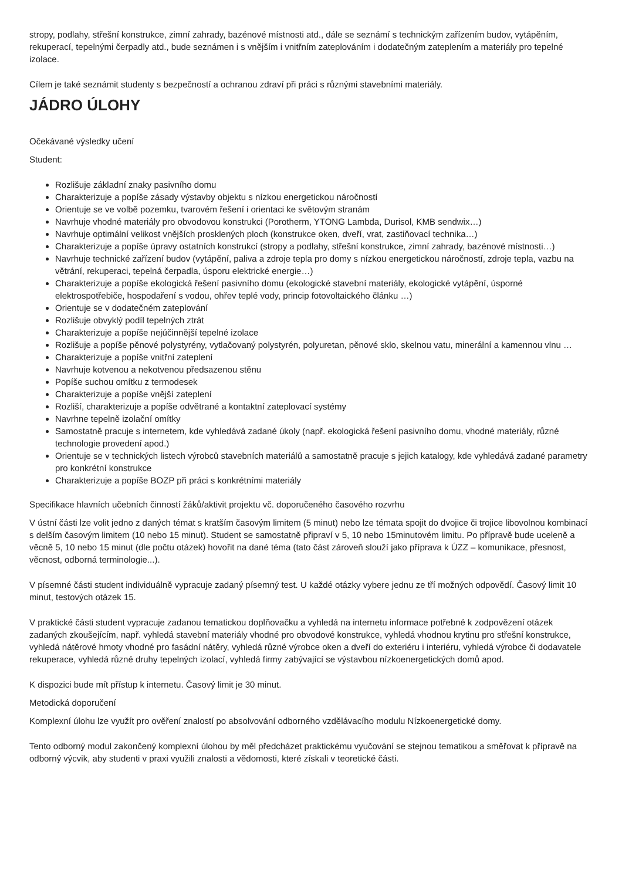stropy, podlahy, střešní konstrukce, zimní zahrady, bazénové místnosti atd., dále se seznámí s technickým zařízením budov, vytápěním, rekuperací, tepelnými čerpadly atd., bude seznámen i s vnějším i vnitřním zateplováním i dodatečným zateplením a materiály pro tepelné izolace.
Cílem je také seznámit studenty s bezpečností a ochranou zdraví při práci s různými stavebními materiály.
JÁDRO ÚLOHY
Očekávané výsledky učení
Student:
Rozlišuje základní znaky pasivního domu
Charakterizuje a popíše zásady výstavby objektu s nízkou energetickou náročností
Orientuje se ve volbě pozemku, tvarovém řešení i orientaci ke světovým stranám
Navrhuje vhodné materiály pro obvodovou konstrukci (Porotherm, YTONG Lambda, Durisol, KMB sendwix…)
Navrhuje optimální velikost vnějších prosklených ploch (konstrukce oken, dveří, vrat, zastiňovací technika…)
Charakterizuje a popíše úpravy ostatních konstrukcí (stropy a podlahy, střešní konstrukce, zimní zahrady, bazénové místnosti…)
Navrhuje technické zařízení budov (vytápění, paliva a zdroje tepla pro domy s nízkou energetickou náročností, zdroje tepla, vazbu na větrání, rekuperaci, tepelná čerpadla, úsporu elektrické energie…)
Charakterizuje a popíše ekologická řešení pasivního domu (ekologické stavební materiály, ekologické vytápění, úsporné elektrospotřebiče, hospodaření s vodou, ohřev teplé vody, princip fotovoltaického článku …)
Orientuje se v dodatečném zateplování
Rozlišuje obvyklý podíl tepelných ztrát
Charakterizuje a popíše nejúčinnější tepelné izolace
Rozlišuje a popíše pěnové polystyrény, vytlačovaný polystyrén, polyuretan, pěnové sklo, skelnou vatu, minerální a kamennou vlnu …
Charakterizuje a popíše vnitřní zateplení
Navrhuje kotvenou a nekotvenou předsazenou stěnu
Popíše suchou omítku z termodesek
Charakterizuje a popíše vnější zateplení
Rozliší, charakterizuje a popíše odvětrané a kontaktní zateplovací systémy
Navrhne tepelně izolační omítky
Samostatně pracuje s internetem, kde vyhledává zadané úkoly (např. ekologická řešení pasivního domu, vhodné materiály, různé technologie provedení apod.)
Orientuje se v technických listech výrobců stavebních materiálů a samostatně pracuje s jejich katalogy, kde vyhledává zadané parametry pro konkrétní konstrukce
Charakterizuje a popíše BOZP při práci s konkrétními materiály
Specifikace hlavních učebních činností žáků/aktivit projektu vč. doporučeného časového rozvrhu
V ústní části lze volit jedno z daných témat s kratším časovým limitem (5 minut) nebo lze témata spojit do dvojice či trojice libovolnou kombinací s delším časovým limitem (10 nebo 15 minut). Student se samostatně připraví v 5, 10 nebo 15minutovém limitu. Po přípravě bude uceleně a věcně 5, 10 nebo 15 minut (dle počtu otázek) hovořit na dané téma (tato část zároveň slouží jako příprava k ÚZZ – komunikace, přesnost, věcnost, odborná terminologie...).
V písemné části student individuálně vypracuje zadaný písemný test. U každé otázky vybere jednu ze tří možných odpovědí. Časový limit 10 minut, testových otázek 15.
V praktické části student vypracuje zadanou tematickou doplňovačku a vyhledá na internetu informace potřebné k zodpovězení otázek zadaných zkoušejícím, např. vyhledá stavební materiály vhodné pro obvodové konstrukce, vyhledá vhodnou krytinu pro střešní konstrukce, vyhledá nátěrové hmoty vhodné pro fasádní nátěry, vyhledá různé výrobce oken a dveří do exteriéru i interiéru, vyhledá výrobce či dodavatele rekuperace, vyhledá různé druhy tepelných izolací, vyhledá firmy zabývající se výstavbou nízkoenergetických domů apod.
K dispozici bude mít přístup k internetu. Časový limit je 30 minut.
Metodická doporučení
Komplexní úlohu lze využít pro ověření znalostí po absolvování odborného vzdělávacího modulu Nízkoenergetické domy.
Tento odborný modul zakončený komplexní úlohou by měl předcházet praktickému vyučování se stejnou tematikou a směřovat k přípravě na odborný výcvik, aby studenti v praxi využili znalosti a vědomosti, které získali v teoretické části.